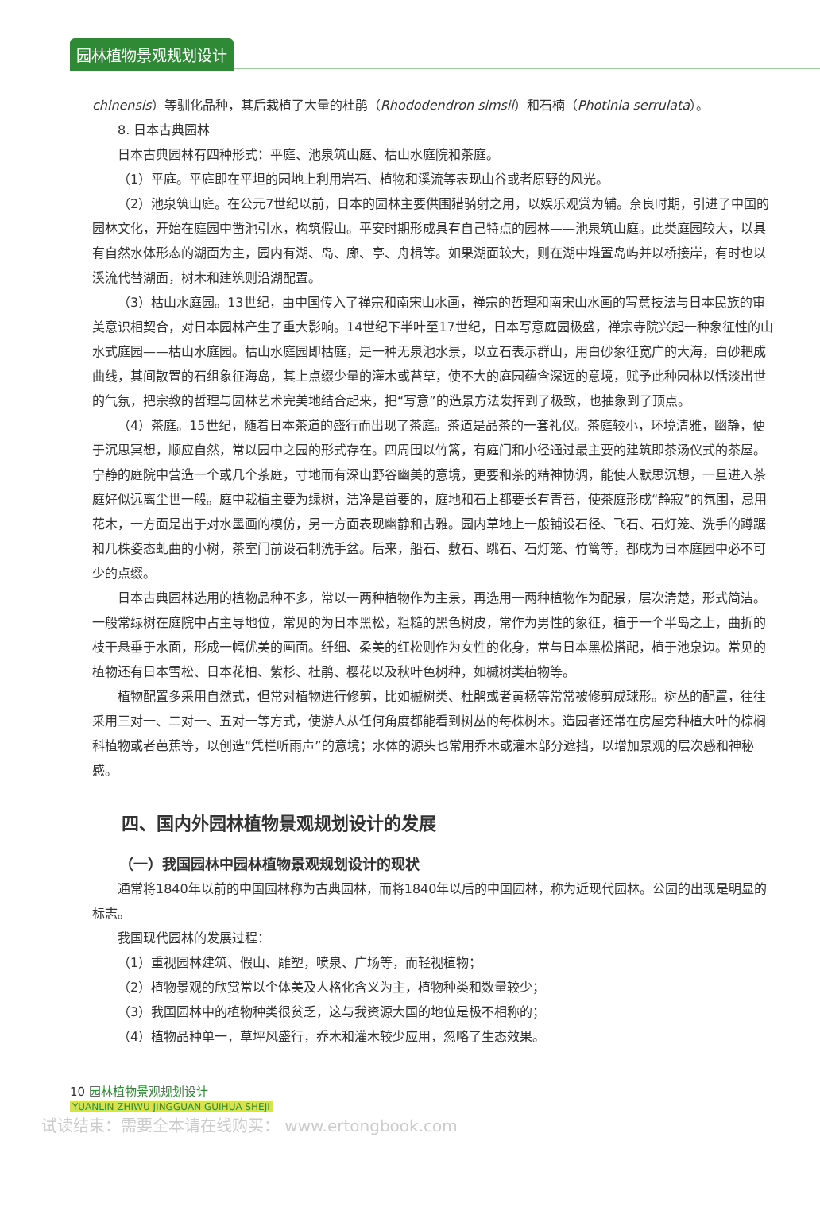园林植物景观规划设计
chinensis）等驯化品种，其后栽植了大量的杜鹃（Rhododendron simsii）和石楠（Photinia serrulata）。
8. 日本古典园林
日本古典园林有四种形式：平庭、池泉筑山庭、枯山水庭院和茶庭。
（1）平庭。平庭即在平坦的园地上利用岩石、植物和溪流等表现山谷或者原野的风光。
（2）池泉筑山庭。在公元7世纪以前，日本的园林主要供围猎骑射之用，以娱乐观赏为辅。奈良时期，引进了中国的园林文化，开始在庭园中凿池引水，构筑假山。平安时期形成具有自己特点的园林——池泉筑山庭。此类庭园较大，以具有自然水体形态的湖面为主，园内有湖、岛、廊、亭、舟楫等。如果湖面较大，则在湖中堆置岛屿并以桥接岸，有时也以溪流代替湖面，树木和建筑则沿湖配置。
（3）枯山水庭园。13世纪，由中国传入了禅宗和南宋山水画，禅宗的哲理和南宋山水画的写意技法与日本民族的审美意识相契合，对日本园林产生了重大影响。14世纪下半叶至17世纪，日本写意庭园极盛，禅宗寺院兴起一种象征性的山水式庭园——枯山水庭园。枯山水庭园即枯庭，是一种无泉池水景，以立石表示群山，用白砂象征宽广的大海，白砂耙成曲线，其间散置的石组象征海岛，其上点缀少量的灌木或苔草，使不大的庭园蕴含深远的意境，赋予此种园林以恬淡出世的气氛，把宗教的哲理与园林艺术完美地结合起来，把“写意”的造景方法发挥到了极致，也抽象到了顶点。
（4）茶庭。15世纪，随着日本茶道的盛行而出现了茶庭。茶道是品茶的一套礼仪。茶庭较小，环境清雅，幽静，便于沉思冥想，顺应自然，常以园中之园的形式存在。四周围以竹篱，有庭门和小径通过最主要的建筑即茶汤仪式的茶屋。宁静的庭院中营造一个或几个茶庭，寸地而有深山野谷幽美的意境，更要和茶的精神协调，能使人默思沉想，一旦进入茶庭好似远离尘世一般。庭中栽植主要为绿树，洁净是首要的，庭地和石上都要长有青苔，使茶庭形成“静寂”的氛围，忌用花木，一方面是出于对水墨画的模仿，另一方面表现幽静和古雅。园内草地上一般铺设石径、飞石、石灯笼、洗手的蹲踞和几株姿态虬曲的小树，茶室门前设石制洗手盆。后来，船石、敷石、跳石、石灯笼、竹篱等，都成为日本庭园中必不可少的点缀。
日本古典园林选用的植物品种不多，常以一两种植物作为主景，再选用一两种植物作为配景，层次清楚，形式简洁。一般常绿树在庭院中占主导地位，常见的为日本黑松，粗糙的黑色树皮，常作为男性的象征，植于一个半岛之上，曲折的枝干悬垂于水面，形成一幅优美的画面。纤细、柔美的红松则作为女性的化身，常与日本黑松搭配，植于池泉边。常见的植物还有日本雪松、日本花柏、紫杉、杜鹃、樱花以及秋叶色树种，如槭树类植物等。
植物配置多采用自然式，但常对植物进行修剪，比如槭树类、杜鹃或者黄杨等常常被修剪成球形。树丛的配置，往往采用三对一、二对一、五对一等方式，使游人从任何角度都能看到树丛的每株树木。造园者还常在房屋旁种植大叶的棕榈科植物或者芭蕉等，以创造“凭栏听雨声”的意境；水体的源头也常用乔木或灌木部分遮挡，以增加景观的层次感和神秘感。
四、国内外园林植物景观规划设计的发展
（一）我国园林中园林植物景观规划设计的现状
通常将1840年以前的中国园林称为古典园林，而将1840年以后的中国园林，称为近现代园林。公园的出现是明显的标志。
我国现代园林的发展过程：
（1）重视园林建筑、假山、雕塑，喷泉、广场等，而轻视植物；
（2）植物景观的欣赏常以个体美及人格化含义为主，植物种类和数量较少；
（3）我国园林中的植物种类很贫乏，这与我资源大国的地位是极不相称的；
（4）植物品种单一，草坪风盛行，乔木和灌木较少应用，忽略了生态效果。
10 园林植物景观规划设计
YUANLIN ZHIWU JINGGUAN GUIHUA SHEJI
试读结束：需要全本请在线购买： www.ertongbook.com